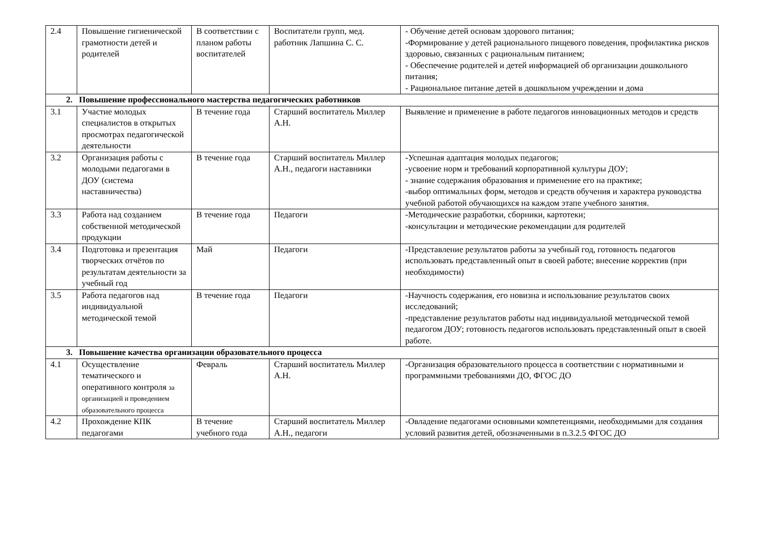| 2.4 | Повышение гигиенической грамотности детей и родителей | В соответствии с планом работы воспитателей | Воспитатели групп, мед. работник Лапшина С. С. | - Обучение детей основам здорового питания; -Формирование у детей рационального пищевого поведения, профилактика рисков здоровью, связанных с рациональным питанием; - Обеспечение родителей и детей информацией об организации дошкольного питания; - Рациональное питание детей в дошкольном учреждении и дома |
| 2. Повышение профессионального мастерства педагогических работников | | | | |
| 3.1 | Участие молодых специалистов в открытых просмотрах педагогической деятельности | В течение года | Старший воспитатель Миллер А.Н. | Выявление и применение в работе педагогов инновационных методов и средств |
| 3.2 | Организация работы с молодыми педагогами в ДОУ (система наставничества) | В течение года | Старший воспитатель Миллер А.Н., педагоги наставники | -Успешная адаптация молодых педагогов; -усвоение норм и требований корпоративной культуры ДОУ; - знание содержания образования и применение его на практике; -выбор оптимальных форм, методов и средств обучения и характера руководства учебной работой обучающихся на каждом этапе учебного занятия. |
| 3.3 | Работа над созданием собственной методической продукции | В течение года | Педагоги | -Методические разработки, сборники, картотеки; -консультации и методические рекомендации для родителей |
| 3.4 | Подготовка и презентация творческих отчётов по результатам деятельности за учебный год | Май | Педагоги | -Представление результатов работы за учебный год, готовность педагогов использовать представленный опыт в своей работе; внесение корректив (при необходимости) |
| 3.5 | Работа педагогов над индивидуальной методической темой | В течение года | Педагоги | -Научность содержания, его новизна и использование результатов своих исследований; -представление результатов работы над индивидуальной методической темой педагогом ДОУ; готовность педагогов использовать представленный опыт в своей работе. |
| 3. Повышение качества организации образовательного процесса | | | | |
| 4.1 | Осуществление тематического и оперативного контроля за организацией и проведением образовательного процесса | Февраль | Старший воспитатель Миллер А.Н. | -Организация образовательного процесса в соответствии с нормативными и программными требованиями ДО, ФГОС ДО |
| 4.2 | Прохождение КПК педагогами | В течение учебного года | Старший воспитатель Миллер А.Н., педагоги | -Овладение педагогами основными компетенциями, необходимыми для создания условий развития детей, обозначенными в п.3.2.5 ФГОС ДО |